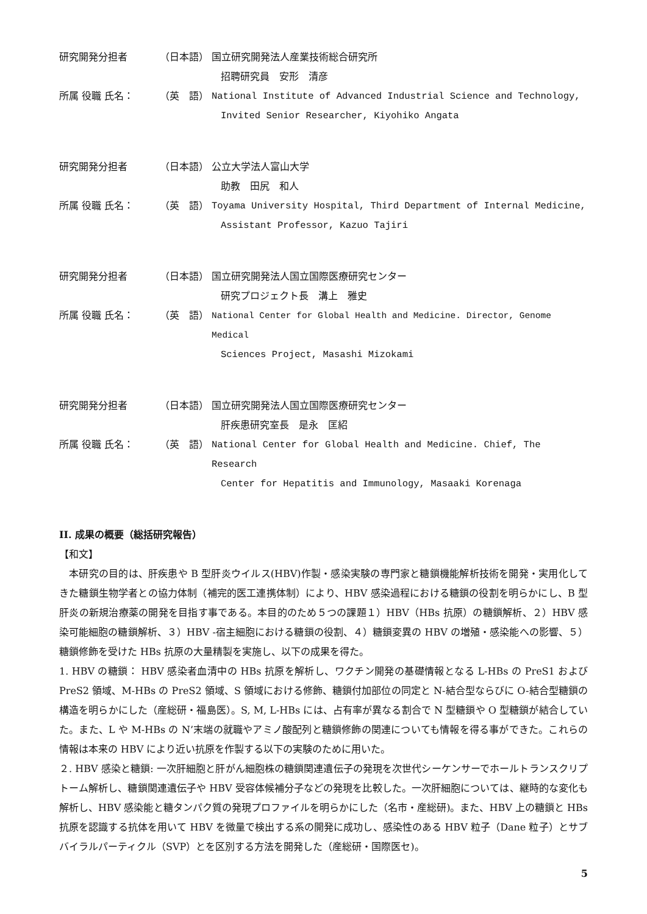研究開発分担者 （日本語） 国立研究開発法人産業技術総合研究所
招聘研究員　安形　清彦
所属 役職 氏名： （英　語） National Institute of Advanced Industrial Science and Technology,
Invited Senior Researcher, Kiyohiko Angata
研究開発分担者 （日本語） 公立大学法人富山大学
助教　田尻　和人
所属 役職 氏名： （英　語） Toyama University Hospital, Third Department of Internal Medicine,
Assistant Professor, Kazuo Tajiri
研究開発分担者 （日本語） 国立研究開発法人国立国際医療研究センター
研究プロジェクト長　溝上　雅史
所属 役職 氏名： （英　語） National Center for Global Health and Medicine. Director, Genome Medical
Sciences Project, Masashi Mizokami
研究開発分担者 （日本語） 国立研究開発法人国立国際医療研究センター
肝疾患研究室長　是永　匡紹
所属 役職 氏名： （英　語） National Center for Global Health and Medicine. Chief, The Research
Center for Hepatitis and Immunology, Masaaki Korenaga
II. 成果の概要（総括研究報告）
【和文】
　本研究の目的は、肝疾患や B 型肝炎ウイルス(HBV)作製・感染実験の専門家と糖鎖機能解析技術を開発・実用化してきた糖鎖生物学者との協力体制（補完的医工連携体制）により、HBV 感染過程における糖鎖の役割を明らかにし、B 型肝炎の新規治療薬の開発を目指す事である。本目的のため５つの課題１）HBV（HBs 抗原）の糖鎖解析、２）HBV 感染可能細胞の糖鎖解析、３）HBV -宿主細胞における糖鎖の役割、４）糖鎖変異の HBV の増殖・感染能への影響、５）糖鎖修飾を受けた HBs 抗原の大量精製を実施し、以下の成果を得た。
1. HBV の糖鎖： HBV 感染者血清中の HBs 抗原を解析し、ワクチン開発の基礎情報となる L-HBs の PreS1 および PreS2 領域、M-HBs の PreS2 領域、S 領域における修飾、糖鎖付加部位の同定と N-結合型ならびに O-結合型糖鎖の構造を明らかにした（産総研・福島医）。S, M, L-HBs には、占有率が異なる割合で N 型糖鎖や O 型糖鎖が結合していた。また、L や M-HBs の N’末端の就職やアミノ酸配列と糖鎖修飾の関連についても情報を得る事ができた。これらの情報は本来の HBV により近い抗原を作製する以下の実験のために用いた。
２. HBV 感染と糖鎖: 一次肝細胞と肝がん細胞株の糖鎖関連遺伝子の発現を次世代シーケンサーでホールトランスクリプトーム解析し、糖鎖関連遺伝子や HBV 受容体候補分子などの発現を比較した。一次肝細胞については、継時的な変化も解析し、HBV 感染能と糖タンパク質の発現プロファイルを明らかにした（名市・産総研)。また、HBV 上の糖鎖と HBs 抗原を認識する抗体を用いて HBV を微量で検出する系の開発に成功し、感染性のある HBV 粒子（Dane 粒子）とサブバイラルパーティクル（SVP）とを区別する方法を開発した（産総研・国際医セ)。
5